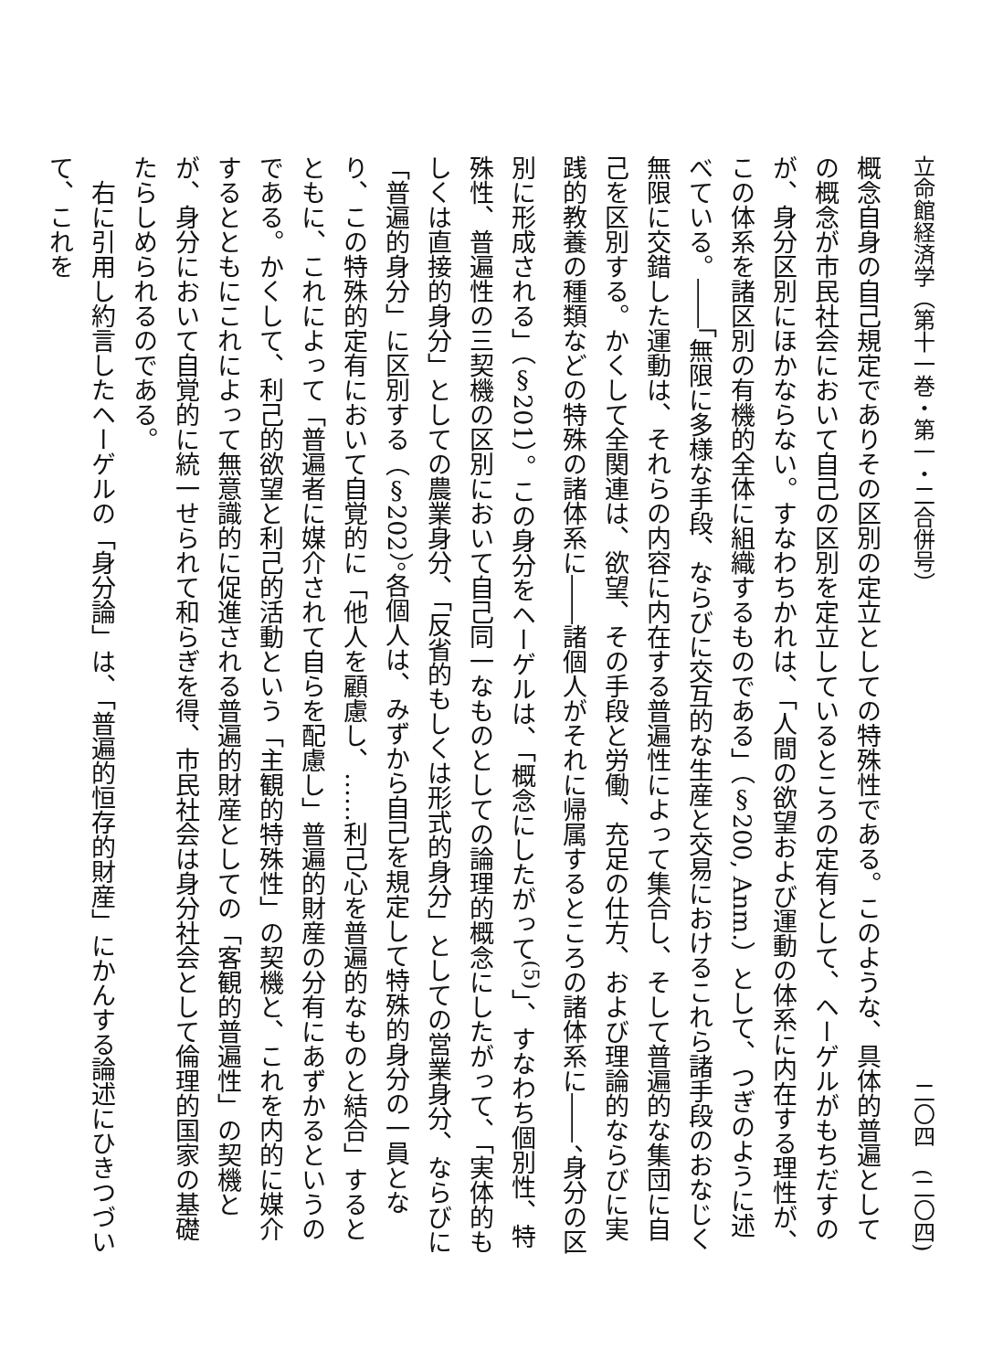立命館経済学（第十一巻・第一・二合併号） 二〇四　(二〇四)
概念自身の自己規定でありその区別の定立としての特殊性である。このような、具体的普遍としての概念が市民社会において自己の区別を定立しているところの定有として、ヘーゲルがもちだすのが、身分区別にほかならない。すなわちかれは、「人間の欲望および運動の体系に内在する理性が、この体系を諸区別の有機的全体に組織するものである」（§200, Anm.）として、つぎのように述べている。――「無限に多様な手段、ならびに交互的な生産と交易におけるこれら諸手段のおなじく無限に交錯した運動は、それらの内容に内在する普遍性によって集合し、そして普遍的な集団に自己を区別する。かくして全関連は、欲望、その手段と労働、充足の仕方、および理論的ならびに実践的教養の種類などの特殊の諸体系に――諸個人がそれに帰属するところの諸体系に――、身分の区別に形成される」（§201）。この身分をヘーゲルは、「概念にしたがって<sup>(5)</sup>」、すなわち個別性、特殊性、普遍性の三契機の区別において自己同一なものとしての論理的概念にしたがって、「実体的もしくは直接的身分」としての農業身分、「反省的もしくは形式的身分」としての営業身分、ならびに「普遍的身分」に区別する（§202）。各個人は、みずから自己を規定して特殊的身分の一員となり、この特殊的定有において自覚的に「他人を顧慮し、……利己心を普遍的なものと結合」するとともに、これによって「普遍者に媒介されて自らを配慮し」普遍的財産の分有にあずかるというのである。かくして、利己的欲望と利己的活動という「主観的特殊性」の契機と、これを内的に媒介するとともにこれによって無意識的に促進される普遍的財産としての「客観的普遍性」の契機とが、身分において自覚的に統一せられて和らぎを得、市民社会は身分社会として倫理的国家の基礎たらしめられるのである。
　右に引用し約言したヘーゲルの「身分論」は、「普遍的恒存的財産」にかんする論述にひきつづいて、これを